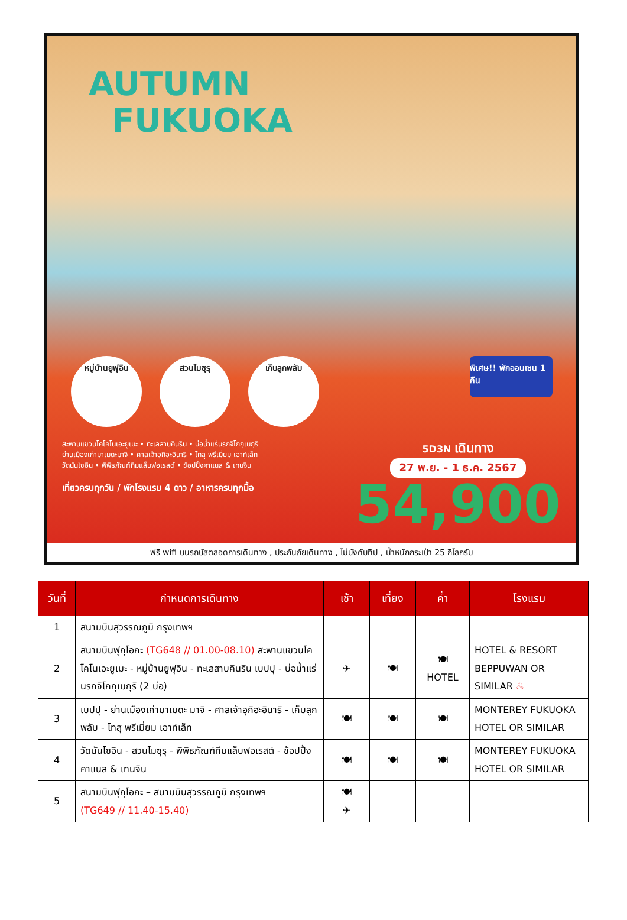AUTUMN
FUKUOKA
หมู่บ้านยูฟุอิน สวนไมซุรุ เก็บลูกพลับ พิเศษ!! พักออนเซน 1 คืน
สะพานแขวนโคโคโนเอะยูเมะ • ทะเลสาบคินริน • บ่อน้ำแร่นรกจิโกกุเมกุริ
ย่านเมืองเก่ามาเมดะมาจิ • ศาลเจ้าอุกิฮะอินาริ • โทสุ พรีเมี่ยม เอาท์เล็ท
วัดนันโซอิน • พิพิธภัณฑ์ทีมแล็บฟอเรสต์ • ช้อปปิ้งคาแนล & เทนจิน
เที่ยวครบทุกวัน / พักโรงแรม 4 ดาว / อาหารครบทุกมื้อ
5D3N เดินทาง
27 พ.ย. - 1 ธ.ค. 2567
54,900
ฟรี wifi บนรถบัสตลอดการเดินทาง , ประกันภัยเดินทาง , ไม่บังคับทิป , น้ำหนักกระเป๋า 25 กิโลกรัม
| วันที่ | กำหนดการเดินทาง | เช้า | เที่ยง | ค่ำ | โรงแรม |
| --- | --- | --- | --- | --- | --- |
| 1 | สนามบินสุวรรณภูมิ กรุงเทพฯ | | | | |
| 2 | สนามบินฟุกุโอกะ (TG648 // 01.00-08.10) สะพานแขวนโคโคโนเอะยูเมะ - หมู่บ้านยูฟุอิน - ทะเลสาบคินริน เบปปุ - บ่อน้ำแร่นรกจิโกกุเมกุริ (2 บ่อ) | ✈ | 🍽 | 🍽 HOTEL | HOTEL & RESORT BEPPUWAN OR SIMILAR ♨ |
| 3 | เบปปุ - ย่านเมืองเก่ามาเมดะ มาจิ - ศาลเจ้าอุกิฮะอินาริ - เก็บลูกพลับ - โทสุ พรีเมี่ยม เอาท์เล็ท | 🍽 | 🍽 | 🍽 | MONTEREY FUKUOKA HOTEL OR SIMILAR |
| 4 | วัดนันโซอิน - สวนไมซุรุ - พิพิธภัณฑ์ทีมแล็บฟอเรสต์ - ช้อปปิ้งคาแนล & เทนจิน | 🍽 | 🍽 | 🍽 | MONTEREY FUKUOKA HOTEL OR SIMILAR |
| 5 | สนามบินฟุกุโอกะ – สนามบินสุวรรณภูมิ กรุงเทพฯ (TG649 // 11.40-15.40) | 🍽 ✈ | | | |